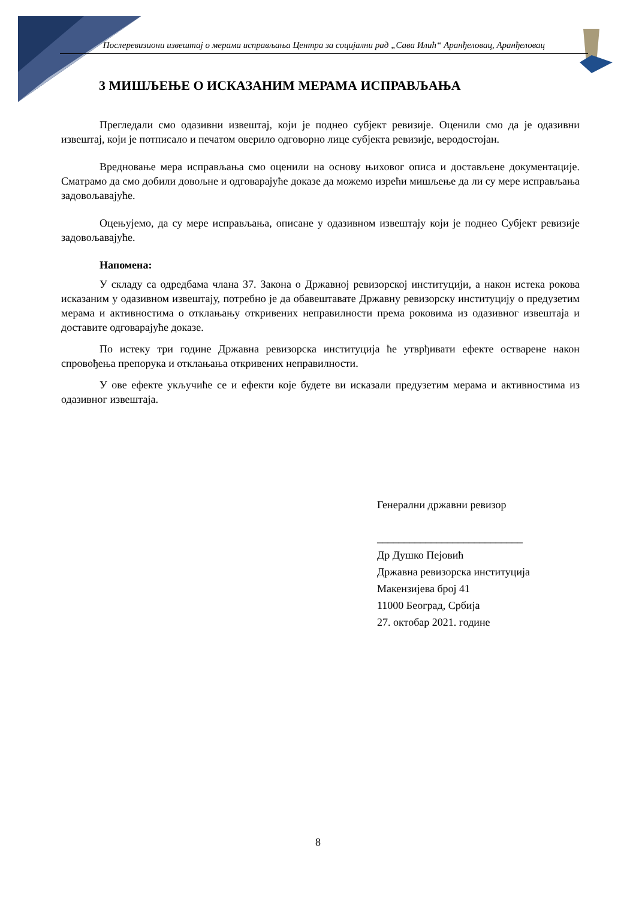Послеревизиони извештај о мерама исправљања Центра за социјални рад „Сава Илић“ Аранђеловац, Аранђеловац
3 МИШЉЕЊЕ О ИСКАЗАНИМ МЕРАМА ИСПРАВЉАЊА
Прегледали смо одазивни извештај, који је поднео субјект ревизије. Оценили смо да је одазивни извештај, који је потписало и печатом оверило одговорно лице субјекта ревизије, веродостојан.
Вредновање мера исправљања смо оценили на основу њиховог описа и достављене документације. Сматрамо да смо добили довољне и одговарајуће доказе да можемо изрећи мишљење да ли су мере исправљања задовољавајуће.
Оцењујемо, да су мере исправљања, описане у одазивном извештају који је поднео Субјект ревизије задовољавајуће.
Напомена:
У складу са одредбама члана 37. Закона о Државној ревизорској институцији, а након истека рокова исказаним у одазивном извештају, потребно је да обавештавате Државну ревизорску институцију о предузетим мерама и активностима о отклањању откривених неправилности према роковима из одазивног извештаја и доставите одговарајуће доказе.
По истеку три године Државна ревизорска институција ће утврђивати ефекте остварене након спровођења препорука и отклањања откривених неправилности.
У ове ефекте укључиће се и ефекти које будете ви исказали предузетим мерама и активностима из одазивног извештаја.
Генерални државни ревизор
___________________________
Др Душко Пејовић
Државна ревизорска институција
Макензијева број 41
11000 Београд, Србија
27. октобар 2021. године
8